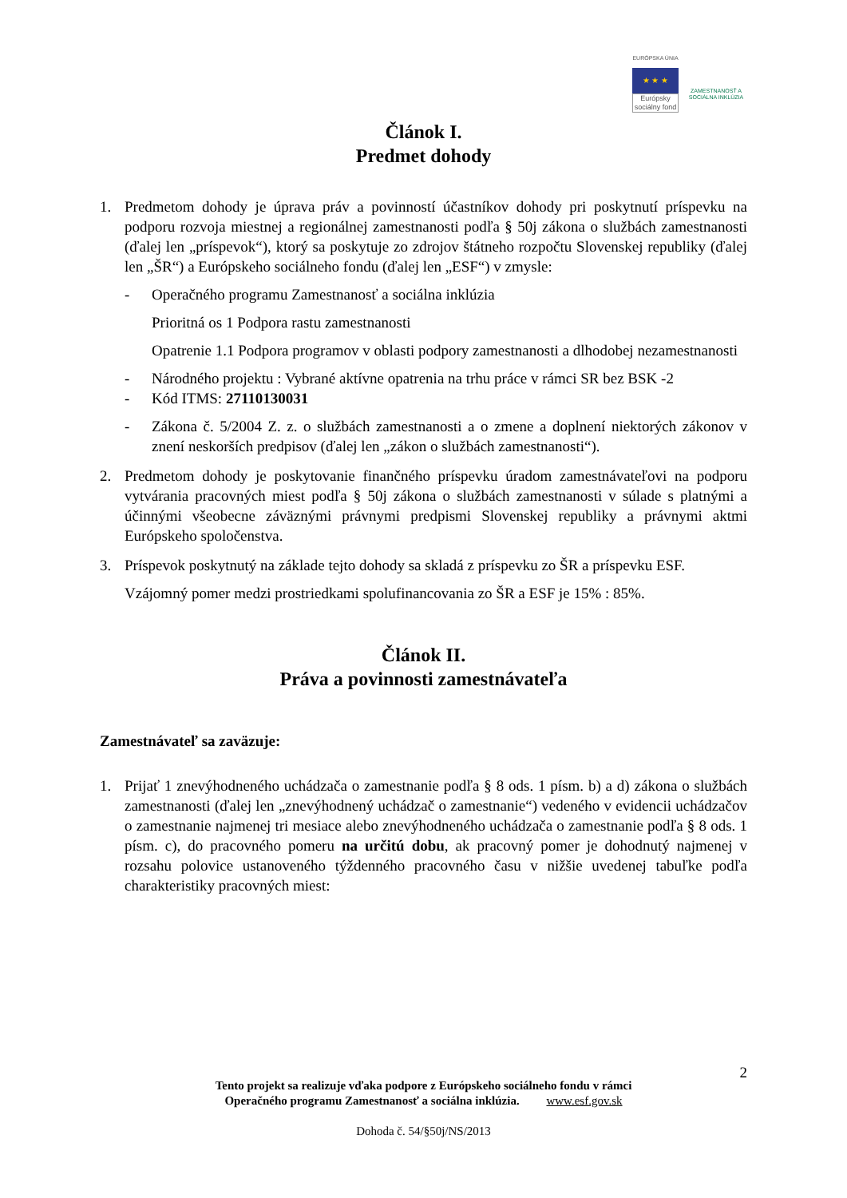EURÓPSKA ÚNIA
★ ★ ★
Európsky sociálny fond
ZAMESTNANOSŤ A SOCIÁLNA INKLÚZIA
Článok I.
Predmet dohody
1. Predmetom dohody je úprava práv a povinností účastníkov dohody pri poskytnutí príspevku na podporu rozvoja miestnej a regionálnej zamestnanosti podľa § 50j zákona o službách zamestnanosti (ďalej len „príspevok“), ktorý sa poskytuje zo zdrojov štátneho rozpočtu Slovenskej republiky (ďalej len „ŠR“) a Európskeho sociálneho fondu (ďalej len „ESF“) v zmysle:
- Operačného programu Zamestnanosť a sociálna inklúzia
Prioritná os 1 Podpora rastu zamestnanosti
Opatrenie 1.1 Podpora programov v oblasti podpory zamestnanosti a dlhodobej nezamestnanosti
- Národného projektu : Vybrané aktívne opatrenia na trhu práce v rámci SR bez BSK -2
- Kód ITMS: 27110130031
- Zákona č. 5/2004 Z. z. o službách zamestnanosti a o zmene a doplnení niektorých zákonov v znení neskorších predpisov (ďalej len „zákon o službách zamestnanosti“).
2. Predmetom dohody je poskytovanie finančného príspevku úradom zamestnávateľovi na podporu vytvárania pracovných miest podľa § 50j zákona o službách zamestnanosti v súlade s platnými a účinnými všeobecne záväznými právnymi predpismi Slovenskej republiky a právnymi aktmi Európskeho spoločenstva.
3. Príspevok poskytnutý na základe tejto dohody sa skladá z príspevku zo ŠR a príspevku ESF.
Vzájomný pomer medzi prostriedkami spolufinancovania zo ŠR a ESF je 15% : 85%.
Článok II.
Práva a povinnosti zamestnávateľa
Zamestnávateľ sa zaväzuje:
1. Prijať 1 znevýhodneného uchádzača o zamestnanie podľa § 8 ods. 1 písm. b) a d) zákona o službách zamestnanosti (ďalej len „znevýhodnený uchádzač o zamestnanie“) vedeného v evidencii uchádzačov o zamestnanie najmenej tri mesiace alebo znevýhodneného uchádzača o zamestnanie podľa § 8 ods. 1 písm. c), do pracovného pomeru na určitú dobu, ak pracovný pomer je dohodnutý najmenej v rozsahu polovice ustanoveného týždenného pracovného času v nižšie uvedenej tabuľke podľa charakteristiky pracovných miest:
2
Tento projekt sa realizuje vďaka podpore z Európskeho sociálneho fondu v rámci
Operačného programu Zamestnanosť a sociálna inklúzia. www.esf.gov.sk
Dohoda č. 54/§50j/NS/2013